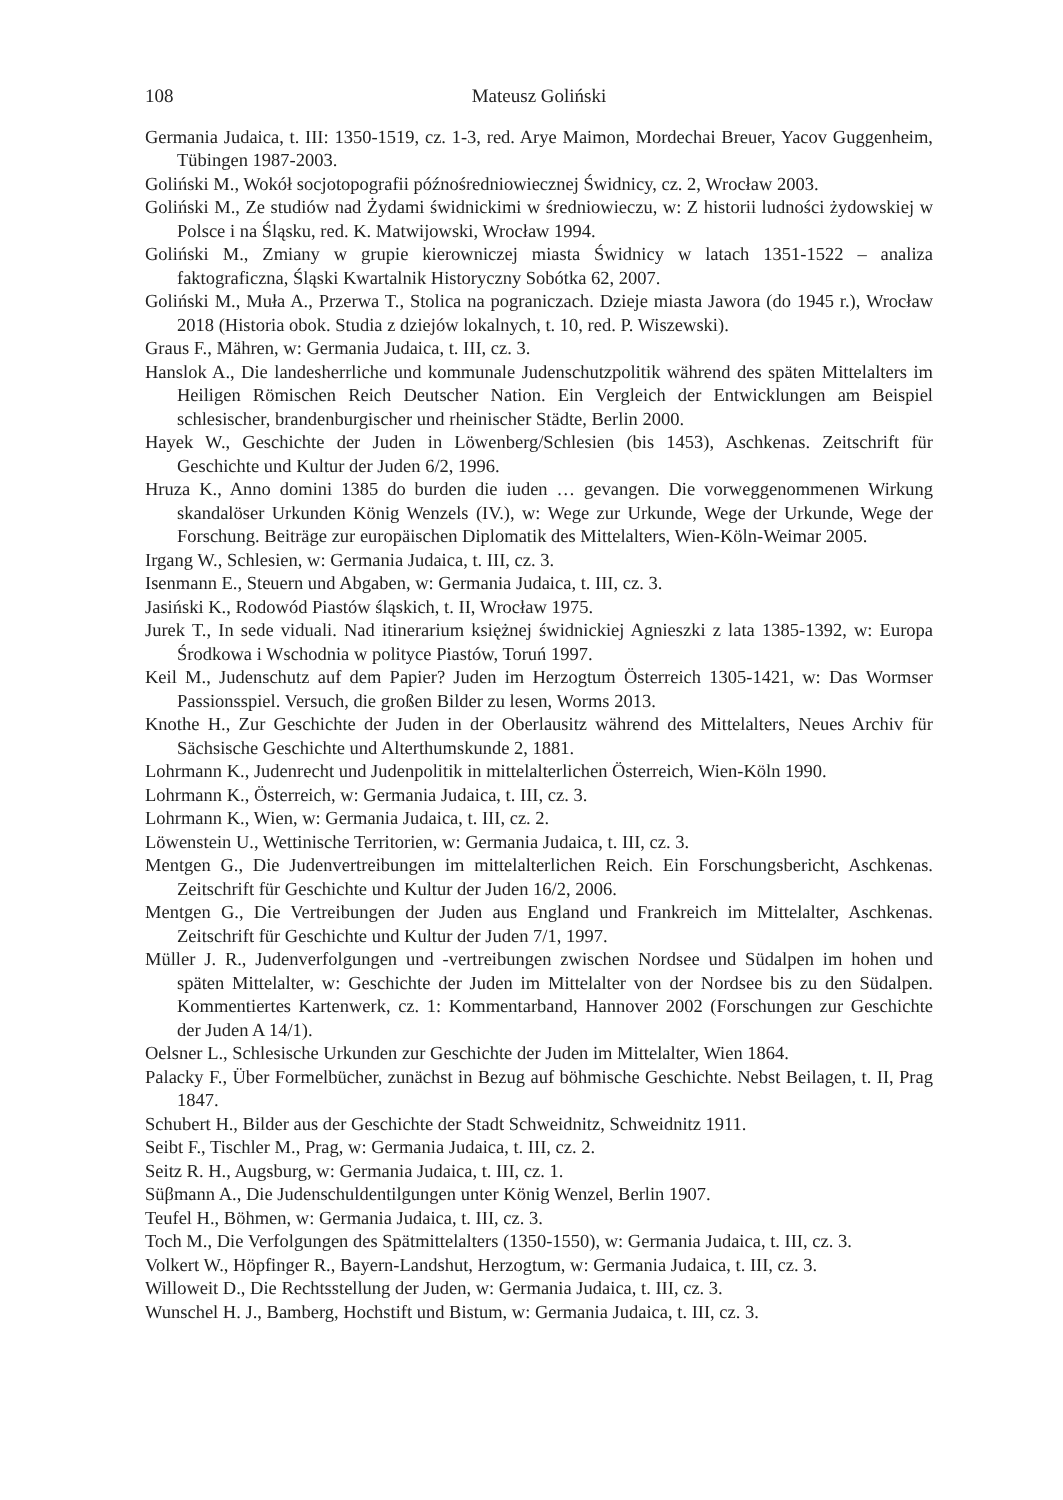108 Mateusz Goliński
Germania Judaica, t. III: 1350-1519, cz. 1-3, red. Arye Maimon, Mordechai Breuer, Yacov Guggenheim, Tübingen 1987-2003.
Goliński M., Wokół socjotopografii późnośredniowiecznej Świdnicy, cz. 2, Wrocław 2003.
Goliński M., Ze studiów nad Żydami świdnickimi w średniowieczu, w: Z historii ludności żydowskiej w Polsce i na Śląsku, red. K. Matwijowski, Wrocław 1994.
Goliński M., Zmiany w grupie kierowniczej miasta Świdnicy w latach 1351-1522 – analiza faktograficzna, Śląski Kwartalnik Historyczny Sobótka 62, 2007.
Goliński M., Muła A., Przerwa T., Stolica na pograniczach. Dzieje miasta Jawora (do 1945 r.), Wrocław 2018 (Historia obok. Studia z dziejów lokalnych, t. 10, red. P. Wiszewski).
Graus F., Mähren, w: Germania Judaica, t. III, cz. 3.
Hanslok A., Die landesherrliche und kommunale Judenschutzpolitik während des späten Mittelalters im Heiligen Römischen Reich Deutscher Nation. Ein Vergleich der Entwicklungen am Beispiel schlesischer, brandenburgischer und rheinischer Städte, Berlin 2000.
Hayek W., Geschichte der Juden in Löwenberg/Schlesien (bis 1453), Aschkenas. Zeitschrift für Geschichte und Kultur der Juden 6/2, 1996.
Hruza K., Anno domini 1385 do burden die iuden … gevangen. Die vorweggenommenen Wirkung skandalöser Urkunden König Wenzels (IV.), w: Wege zur Urkunde, Wege der Urkunde, Wege der Forschung. Beiträge zur europäischen Diplomatik des Mittelalters, Wien-Köln-Weimar 2005.
Irgang W., Schlesien, w: Germania Judaica, t. III, cz. 3.
Isenmann E., Steuern und Abgaben, w: Germania Judaica, t. III, cz. 3.
Jasiński K., Rodowód Piastów śląskich, t. II, Wrocław 1975.
Jurek T., In sede viduali. Nad itinerarium księżnej świdnickiej Agnieszki z lata 1385-1392, w: Europa Środkowa i Wschodnia w polityce Piastów, Toruń 1997.
Keil M., Judenschutz auf dem Papier? Juden im Herzogtum Österreich 1305-1421, w: Das Wormser Passionsspiel. Versuch, die großen Bilder zu lesen, Worms 2013.
Knothe H., Zur Geschichte der Juden in der Oberlausitz während des Mittelalters, Neues Archiv für Sächsische Geschichte und Alterthumskunde 2, 1881.
Lohrmann K., Judenrecht und Judenpolitik in mittelalterlichen Österreich, Wien-Köln 1990.
Lohrmann K., Österreich, w: Germania Judaica, t. III, cz. 3.
Lohrmann K., Wien, w: Germania Judaica, t. III, cz. 2.
Löwenstein U., Wettinische Territorien, w: Germania Judaica, t. III, cz. 3.
Mentgen G., Die Judenvertreibungen im mittelalterlichen Reich. Ein Forschungsbericht, Aschkenas. Zeitschrift für Geschichte und Kultur der Juden 16/2, 2006.
Mentgen G., Die Vertreibungen der Juden aus England und Frankreich im Mittelalter, Aschkenas. Zeitschrift für Geschichte und Kultur der Juden 7/1, 1997.
Müller J. R., Judenverfolgungen und -vertreibungen zwischen Nordsee und Südalpen im hohen und späten Mittelalter, w: Geschichte der Juden im Mittelalter von der Nordsee bis zu den Südalpen. Kommentiertes Kartenwerk, cz. 1: Kommentarband, Hannover 2002 (Forschungen zur Geschichte der Juden A 14/1).
Oelsner L., Schlesische Urkunden zur Geschichte der Juden im Mittelalter, Wien 1864.
Palacky F., Über Formelbücher, zunächst in Bezug auf böhmische Geschichte. Nebst Beilagen, t. II, Prag 1847.
Schubert H., Bilder aus der Geschichte der Stadt Schweidnitz, Schweidnitz 1911.
Seibt F., Tischler M., Prag, w: Germania Judaica, t. III, cz. 2.
Seitz R. H., Augsburg, w: Germania Judaica, t. III, cz. 1.
Süβmann A., Die Judenschuldentilgungen unter König Wenzel, Berlin 1907.
Teufel H., Böhmen, w: Germania Judaica, t. III, cz. 3.
Toch M., Die Verfolgungen des Spätmittelalters (1350-1550), w: Germania Judaica, t. III, cz. 3.
Volkert W., Höpfinger R., Bayern-Landshut, Herzogtum, w: Germania Judaica, t. III, cz. 3.
Willoweit D., Die Rechtsstellung der Juden, w: Germania Judaica, t. III, cz. 3.
Wunschel H. J., Bamberg, Hochstift und Bistum, w: Germania Judaica, t. III, cz. 3.